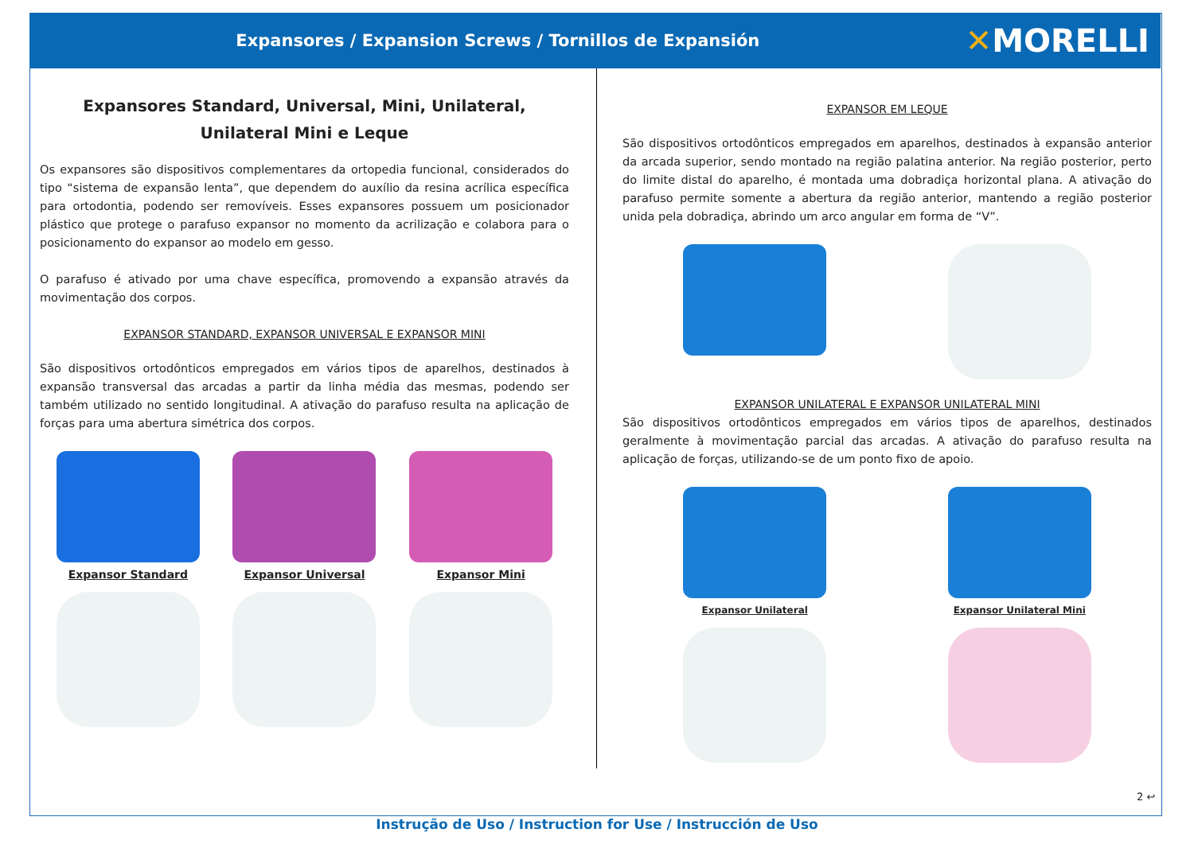Expansores / Expansion Screws / Tornillos de Expansión
✕MORELLI
Expansores Standard, Universal, Mini, Unilateral, Unilateral Mini e Leque
Os expansores são dispositivos complementares da ortopedia funcional, considerados do tipo “sistema de expansão lenta”, que dependem do auxílio da resina acrílica específica para ortodontia, podendo ser removíveis. Esses expansores possuem um posicionador plástico que protege o parafuso expansor no momento da acrilização e colabora para o posicionamento do expansor ao modelo em gesso.
O parafuso é ativado por uma chave específica, promovendo a expansão através da movimentação dos corpos.
EXPANSOR STANDARD, EXPANSOR UNIVERSAL E EXPANSOR MINI
São dispositivos ortodônticos empregados em vários tipos de aparelhos, destinados à expansão transversal das arcadas a partir da linha média das mesmas, podendo ser também utilizado no sentido longitudinal. A ativação do parafuso resulta na aplicação de forças para uma abertura simétrica dos corpos.
Expansor Standard Expansor Universal Expansor Mini
EXPANSOR EM LEQUE
São dispositivos ortodônticos empregados em aparelhos, destinados à expansão anterior da arcada superior, sendo montado na região palatina anterior. Na região posterior, perto do limite distal do aparelho, é montada uma dobradiça horizontal plana. A ativação do parafuso permite somente a abertura da região anterior, mantendo a região posterior unida pela dobradiça, abrindo um arco angular em forma de “V”.
EXPANSOR UNILATERAL E EXPANSOR UNILATERAL MINI
São dispositivos ortodônticos empregados em vários tipos de aparelhos, destinados geralmente à movimentação parcial das arcadas. A ativação do parafuso resulta na aplicação de forças, utilizando-se de um ponto fixo de apoio.
Expansor Unilateral Expansor Unilateral Mini
2 ↩
Instrução de Uso / Instruction for Use / Instrucción de Uso